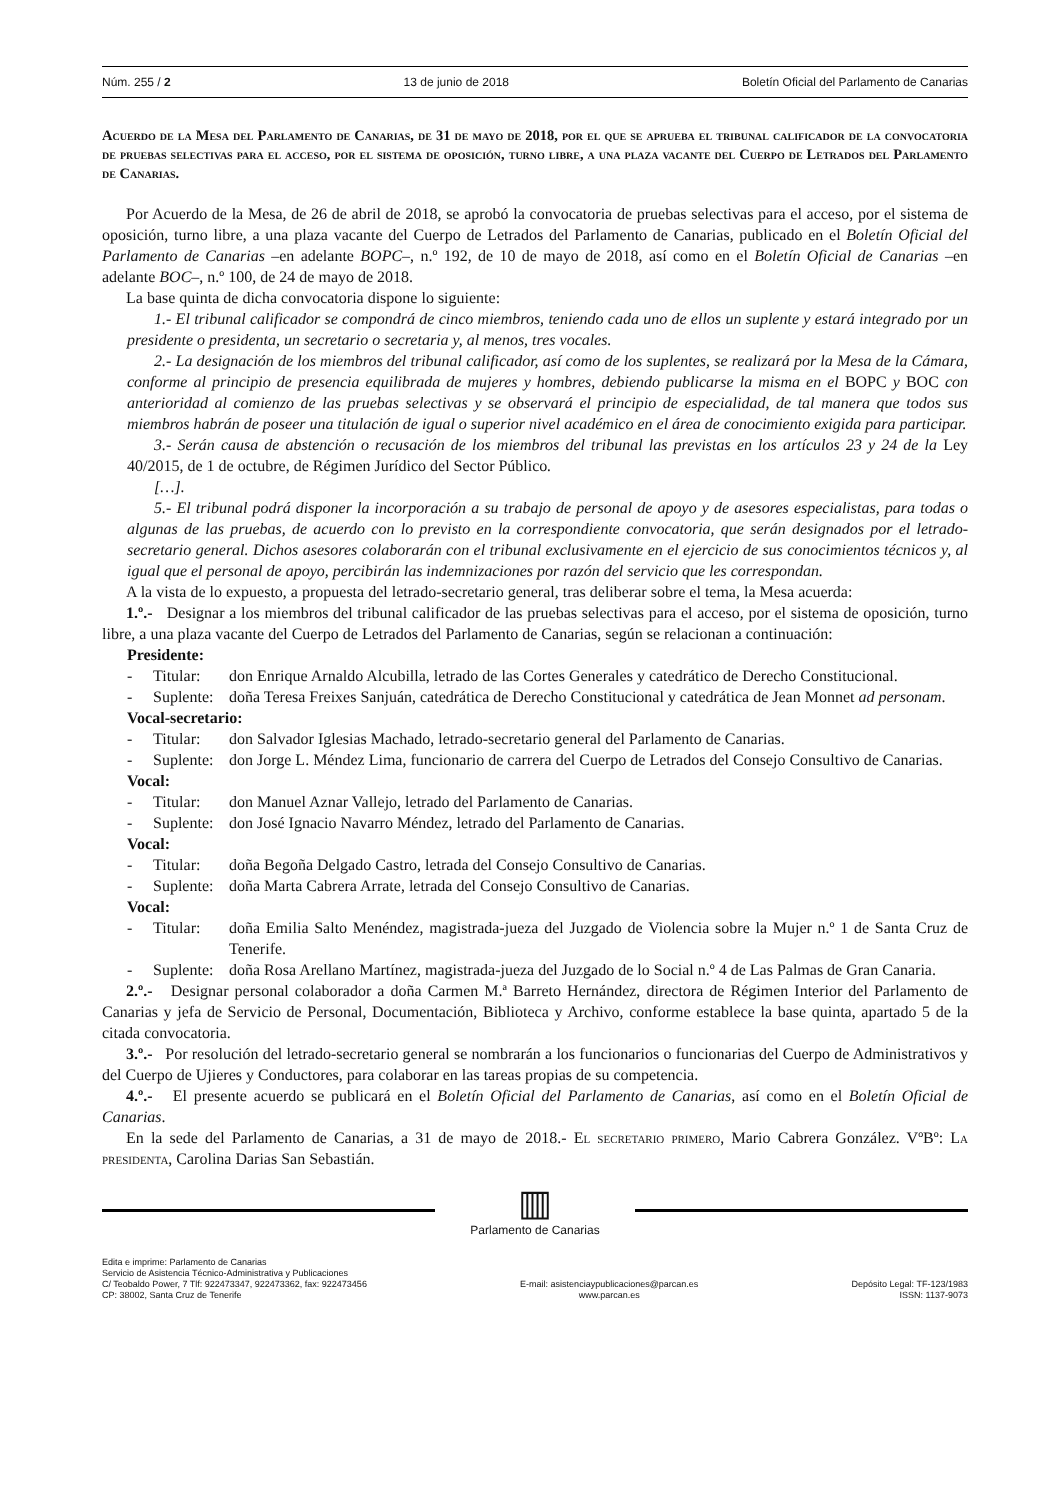Núm. 255 / 2 13 de junio de 2018 Boletín Oficial del Parlamento de Canarias
Acuerdo de la Mesa del Parlamento de Canarias, de 31 de mayo de 2018, por el que se aprueba el tribunal calificador de la convocatoria de pruebas selectivas para el acceso, por el sistema de oposición, turno libre, a una plaza vacante del Cuerpo de Letrados del Parlamento de Canarias.
Por Acuerdo de la Mesa, de 26 de abril de 2018, se aprobó la convocatoria de pruebas selectivas para el acceso, por el sistema de oposición, turno libre, a una plaza vacante del Cuerpo de Letrados del Parlamento de Canarias, publicado en el Boletín Oficial del Parlamento de Canarias –en adelante BOPC–, n.º 192, de 10 de mayo de 2018, así como en el Boletín Oficial de Canarias –en adelante BOC–, n.º 100, de 24 de mayo de 2018.
La base quinta de dicha convocatoria dispone lo siguiente:
1.- El tribunal calificador se compondrá de cinco miembros, teniendo cada uno de ellos un suplente y estará integrado por un presidente o presidenta, un secretario o secretaria y, al menos, tres vocales.
2.- La designación de los miembros del tribunal calificador, así como de los suplentes, se realizará por la Mesa de la Cámara, conforme al principio de presencia equilibrada de mujeres y hombres, debiendo publicarse la misma en el BOPC y BOC con anterioridad al comienzo de las pruebas selectivas y se observará el principio de especialidad, de tal manera que todos sus miembros habrán de poseer una titulación de igual o superior nivel académico en el área de conocimiento exigida para participar.
3.- Serán causa de abstención o recusación de los miembros del tribunal las previstas en los artículos 23 y 24 de la Ley 40/2015, de 1 de octubre, de Régimen Jurídico del Sector Público.
[…].
5.- El tribunal podrá disponer la incorporación a su trabajo de personal de apoyo y de asesores especialistas, para todas o algunas de las pruebas, de acuerdo con lo previsto en la correspondiente convocatoria, que serán designados por el letrado-secretario general. Dichos asesores colaborarán con el tribunal exclusivamente en el ejercicio de sus conocimientos técnicos y, al igual que el personal de apoyo, percibirán las indemnizaciones por razón del servicio que les correspondan.
A la vista de lo expuesto, a propuesta del letrado-secretario general, tras deliberar sobre el tema, la Mesa acuerda:
1.º.- Designar a los miembros del tribunal calificador de las pruebas selectivas para el acceso, por el sistema de oposición, turno libre, a una plaza vacante del Cuerpo de Letrados del Parlamento de Canarias, según se relacionan a continuación:
Presidente:
- Titular: don Enrique Arnaldo Alcubilla, letrado de las Cortes Generales y catedrático de Derecho Constitucional.
- Suplente: doña Teresa Freixes Sanjuán, catedrática de Derecho Constitucional y catedrática de Jean Monnet ad personam.
Vocal-secretario:
- Titular: don Salvador Iglesias Machado, letrado-secretario general del Parlamento de Canarias.
- Suplente: don Jorge L. Méndez Lima, funcionario de carrera del Cuerpo de Letrados del Consejo Consultivo de Canarias.
Vocal:
- Titular: don Manuel Aznar Vallejo, letrado del Parlamento de Canarias.
- Suplente: don José Ignacio Navarro Méndez, letrado del Parlamento de Canarias.
Vocal:
- Titular: doña Begoña Delgado Castro, letrada del Consejo Consultivo de Canarias.
- Suplente: doña Marta Cabrera Arrate, letrada del Consejo Consultivo de Canarias.
Vocal:
- Titular: doña Emilia Salto Menéndez, magistrada-jueza del Juzgado de Violencia sobre la Mujer n.º 1 de Santa Cruz de Tenerife.
- Suplente: doña Rosa Arellano Martínez, magistrada-jueza del Juzgado de lo Social n.º 4 de Las Palmas de Gran Canaria.
2.º.- Designar personal colaborador a doña Carmen M.ª Barreto Hernández, directora de Régimen Interior del Parlamento de Canarias y jefa de Servicio de Personal, Documentación, Biblioteca y Archivo, conforme establece la base quinta, apartado 5 de la citada convocatoria.
3.º.- Por resolución del letrado-secretario general se nombrarán a los funcionarios o funcionarias del Cuerpo de Administrativos y del Cuerpo de Ujieres y Conductores, para colaborar en las tareas propias de su competencia.
4.º.- El presente acuerdo se publicará en el Boletín Oficial del Parlamento de Canarias, así como en el Boletín Oficial de Canarias.
En la sede del Parlamento de Canarias, a 31 de mayo de 2018.- El secretario primero, Mario Cabrera González. VºBº: La presidenta, Carolina Darias San Sebastián.
▥
Parlamento de Canarias
Edita e imprime: Parlamento de Canarias
Servicio de Asistencia Técnico-Administrativa y Publicaciones
C/ Teobaldo Power, 7 Tlf: 922473347, 922473362, fax: 922473456
CP: 38002, Santa Cruz de Tenerife
E-mail: asistenciaypublicaciones@parcan.es
www.parcan.es
Depósito Legal: TF-123/1983
ISSN: 1137-9073